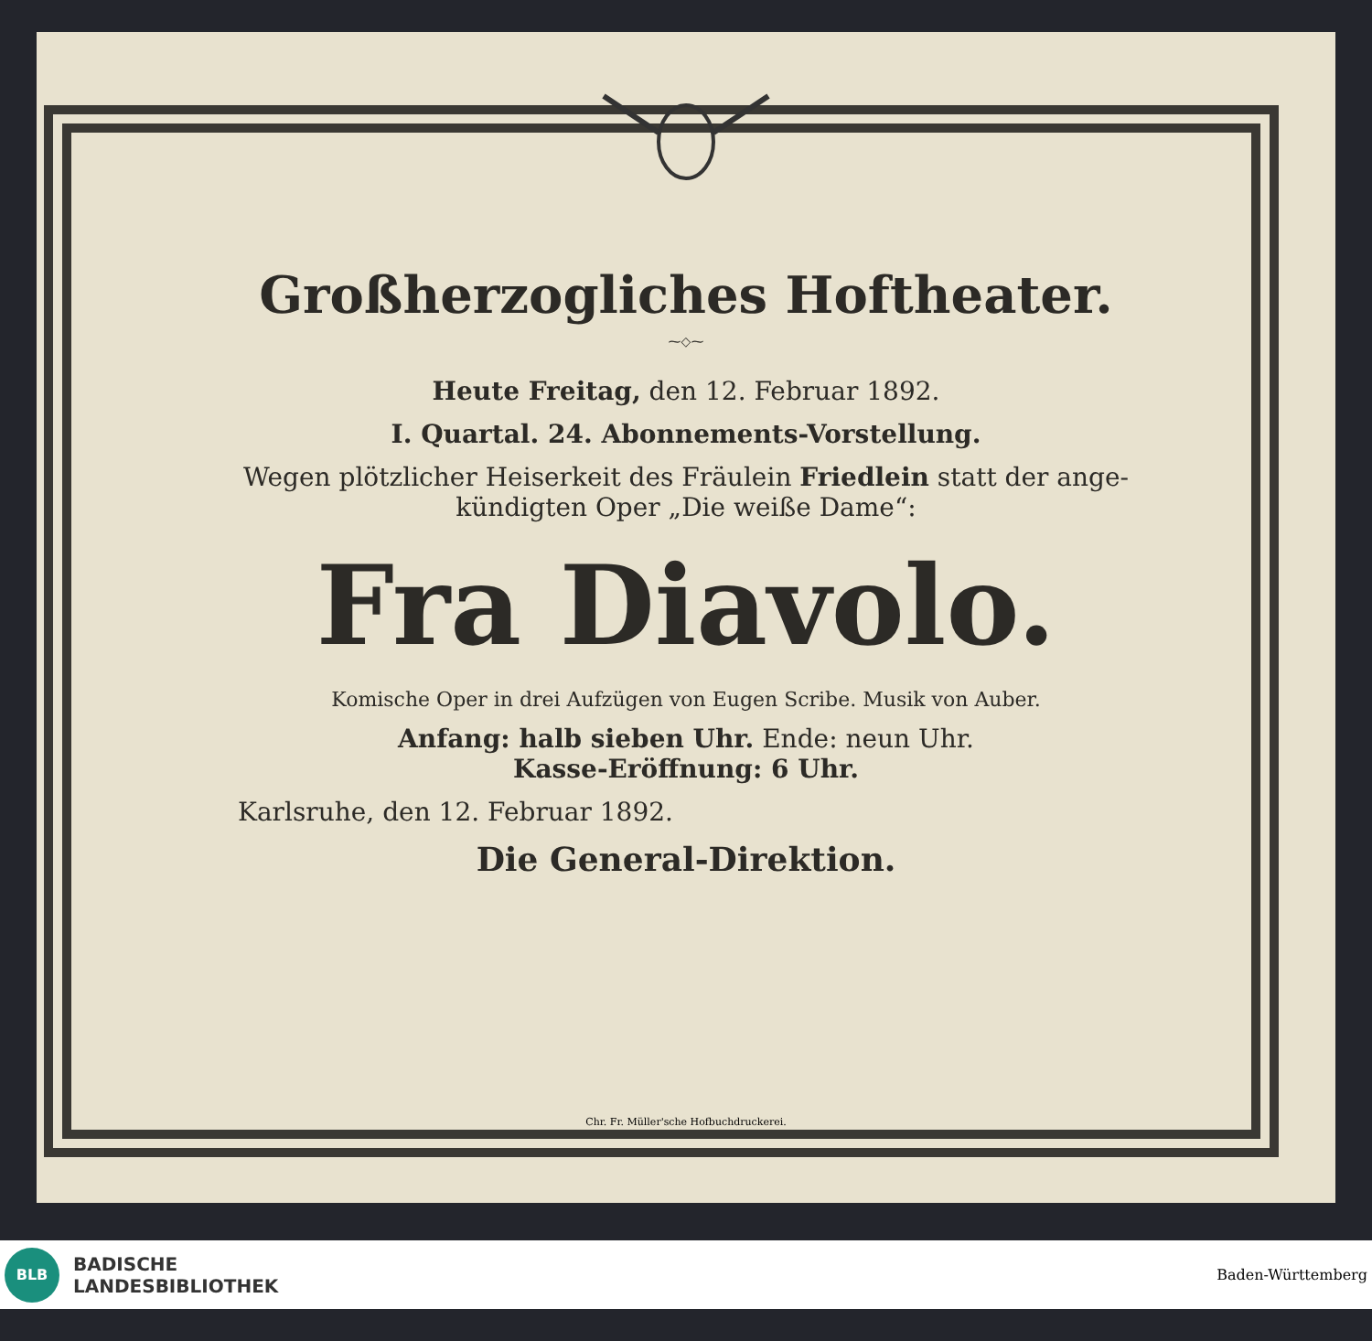Großherzogliches Hoftheater.
⁓◇⁓
Heute Freitag, den 12. Februar 1892.
I. Quartal. 24. Abonnements-Vorstellung.
Wegen plötzlicher Heiserkeit des Fräulein Friedlein statt der ange-
kündigten Oper „Die weiße Dame“:
Fra Diavolo.
Komische Oper in drei Aufzügen von Eugen Scribe. Musik von Auber.
Anfang: halb sieben Uhr. Ende: neun Uhr.
Kasse-Eröffnung: 6 Uhr.
Karlsruhe, den 12. Februar 1892.
Die General-Direktion.
Chr. Fr. Müller'sche Hofbuchdruckerei.
BLB
BADISCHE
LANDESBIBLIOTHEK
Baden-Württemberg